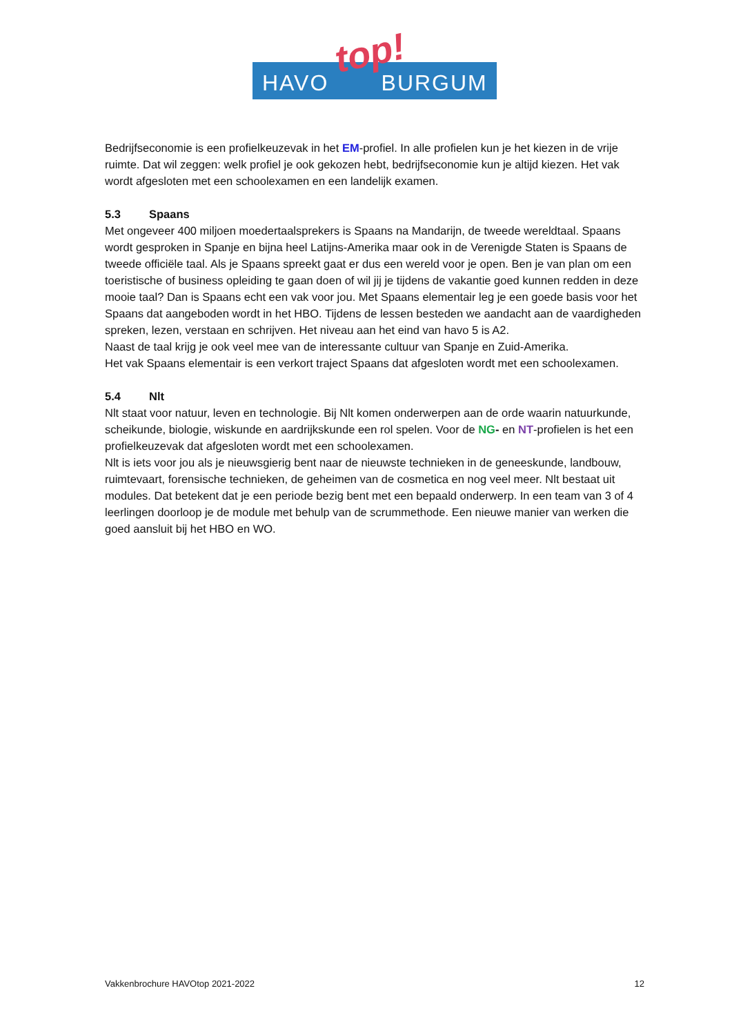HAVO BURGUM top!
Bedrijfseconomie is een profielkeuzevak in het EM-profiel. In alle profielen kun je het kiezen in de vrije ruimte. Dat wil zeggen: welk profiel je ook gekozen hebt, bedrijfseconomie kun je altijd kiezen. Het vak wordt afgesloten met een schoolexamen en een landelijk examen.
5.3 Spaans
Met ongeveer 400 miljoen moedertaalsprekers is Spaans na Mandarijn, de tweede wereldtaal. Spaans wordt gesproken in Spanje en bijna heel Latijns-Amerika maar ook in de Verenigde Staten is Spaans de tweede officiële taal. Als je Spaans spreekt gaat er dus een wereld voor je open. Ben je van plan om een toeristische of business opleiding te gaan doen of wil jij je tijdens de vakantie goed kunnen redden in deze mooie taal? Dan is Spaans echt een vak voor jou. Met Spaans elementair leg je een goede basis voor het Spaans dat aangeboden wordt in het HBO. Tijdens de lessen besteden we aandacht aan de vaardigheden spreken, lezen, verstaan en schrijven. Het niveau aan het eind van havo 5 is A2.
Naast de taal krijg je ook veel mee van de interessante cultuur van Spanje en Zuid-Amerika.
Het vak Spaans elementair is een verkort traject Spaans dat afgesloten wordt met een schoolexamen.
5.4 Nlt
Nlt staat voor natuur, leven en technologie. Bij Nlt komen onderwerpen aan de orde waarin natuurkunde, scheikunde, biologie, wiskunde en aardrijkskunde een rol spelen. Voor de NG- en NT-profielen is het een profielkeuzevak dat afgesloten wordt met een schoolexamen.
Nlt is iets voor jou als je nieuwsgierig bent naar de nieuwste technieken in de geneeskunde, landbouw, ruimtevaart, forensische technieken, de geheimen van de cosmetica en nog veel meer. Nlt bestaat uit modules. Dat betekent dat je een periode bezig bent met een bepaald onderwerp. In een team van 3 of 4 leerlingen doorloop je de module met behulp van de scrummethode. Een nieuwe manier van werken die goed aansluit bij het HBO en WO.
Vakkenbrochure HAVOtop 2021-2022 12